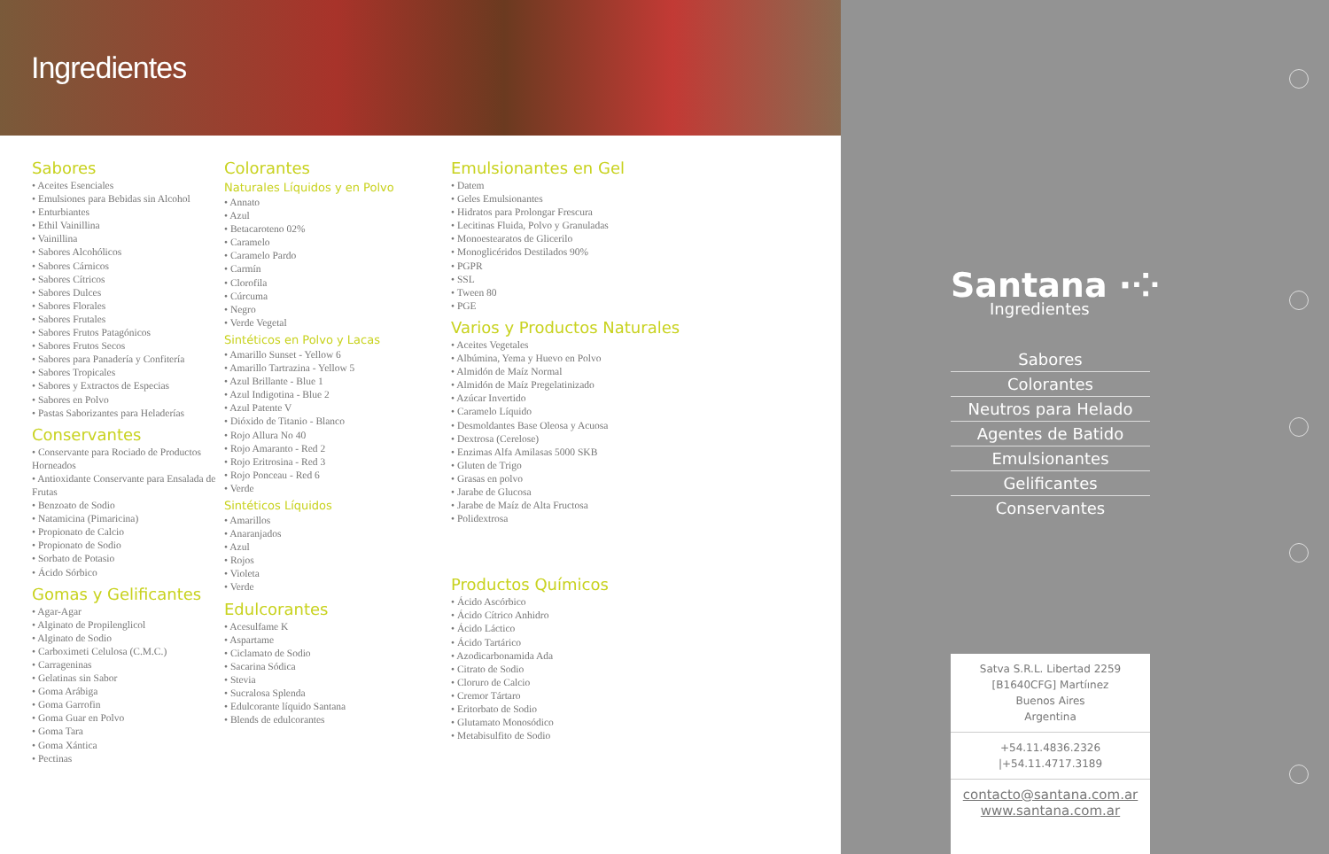Ingredientes
Sabores
• Aceites Esenciales
• Emulsiones para Bebidas sin Alcohol
• Enturbiantes
• Ethil Vainillina
• Vainillina
• Sabores Alcohólicos
• Sabores Cárnicos
• Sabores Cítricos
• Sabores Dulces
• Sabores Florales
• Sabores Frutales
• Sabores Frutos Patagónicos
• Sabores Frutos Secos
• Sabores para Panadería y Confitería
• Sabores Tropicales
• Sabores y Extractos de Especias
• Sabores en Polvo
• Pastas Saborizantes para Heladerías
Conservantes
• Conservante para Rociado de Productos Horneados
• Antioxidante Conservante para Ensalada de Frutas
• Benzoato de Sodio
• Natamicina (Pimaricina)
• Propionato de Calcio
• Propionato de Sodio
• Sorbato de Potasio
• Ácido Sórbico
Gomas y Gelificantes
• Agar-Agar
• Alginato de Propilenglicol
• Alginato de Sodio
• Carboximeti Celulosa (C.M.C.)
• Carrageninas
• Gelatinas sin Sabor
• Goma Arábiga
• Goma Garrofin
• Goma Guar en Polvo
• Goma Tara
• Goma Xántica
• Pectinas
Colorantes
Naturales Líquidos y en Polvo
• Annato
• Azul
• Betacaroteno 02%
• Caramelo
• Caramelo Pardo
• Carmín
• Clorofila
• Cúrcuma
• Negro
• Verde Vegetal
Sintéticos en Polvo y Lacas
• Amarillo Sunset - Yellow 6
• Amarillo Tartrazina - Yellow 5
• Azul Brillante - Blue 1
• Azul Indigotina - Blue 2
• Azul Patente V
• Dióxido de Titanio - Blanco
• Rojo Allura No 40
• Rojo Amaranto - Red 2
• Rojo Eritrosina - Red 3
• Rojo Ponceau - Red 6
• Verde
Sintéticos Líquidos
• Amarillos
• Anaranjados
• Azul
• Rojos
• Violeta
• Verde
Edulcorantes
• Acesulfame K
• Aspartame
• Ciclamato de Sodio
• Sacarina Sódica
• Stevia
• Sucralosa Splenda
• Edulcorante líquido Santana
• Blends de edulcorantes
Emulsionantes en Gel
• Datem
• Geles Emulsionantes
• Hidratos para Prolongar Frescura
• Lecitinas Fluida, Polvo y Granuladas
• Monoestearatos de Glicerilo
• Monoglicéridos Destilados 90%
• PGPR
• SSL
• Tween 80
• PGE
Varios y Productos Naturales
• Aceites Vegetales
• Albúmina, Yema y Huevo en Polvo
• Almidón de Maíz Normal
• Almidón de Maíz Pregelatinizado
• Azúcar Invertido
• Caramelo Líquido
• Desmoldantes Base Oleosa y Acuosa
• Dextrosa (Cerelose)
• Enzimas Alfa Amilasas 5000 SKB
• Gluten de Trigo
• Grasas en polvo
• Jarabe de Glucosa
• Jarabe de Maíz de Alta Fructosa
• Polidextrosa
Productos Químicos
• Ácido Ascórbico
• Ácido Cítrico Anhidro
• Ácido Láctico
• Ácido Tartárico
• Azodicarbonamida Ada
• Citrato de Sodio
• Cloruro de Calcio
• Cremor Tártaro
• Eritorbato de Sodio
• Glutamato Monosódico
• Metabisulfito de Sodio
Santana ·⁘
Ingredientes
Sabores
Colorantes
Neutros para Helado
Agentes de Batido
Emulsionantes
Gelificantes
Conservantes
Satva S.R.L. Libertad 2259
[B1640CFG] Martíınez
Buenos Aires
Argentina
+54.11.4836.2326 |+54.11.4717.3189
contacto@santana.com.ar
www.santana.com.ar